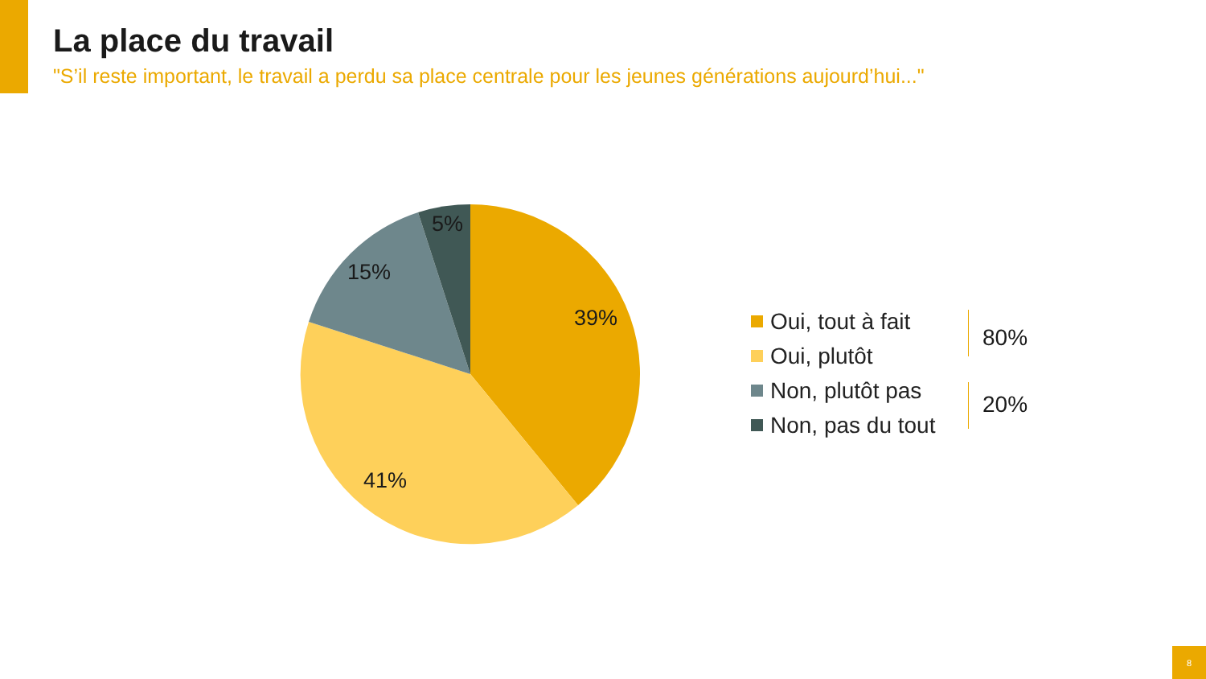La place du travail
"S’il reste important, le travail a perdu sa place centrale pour les jeunes générations aujourd’hui..."
5%
15%
39%
41%
Oui, tout à fait
Oui, plutôt
Non, plutôt pas
Non, pas du tout
80%
20%
8